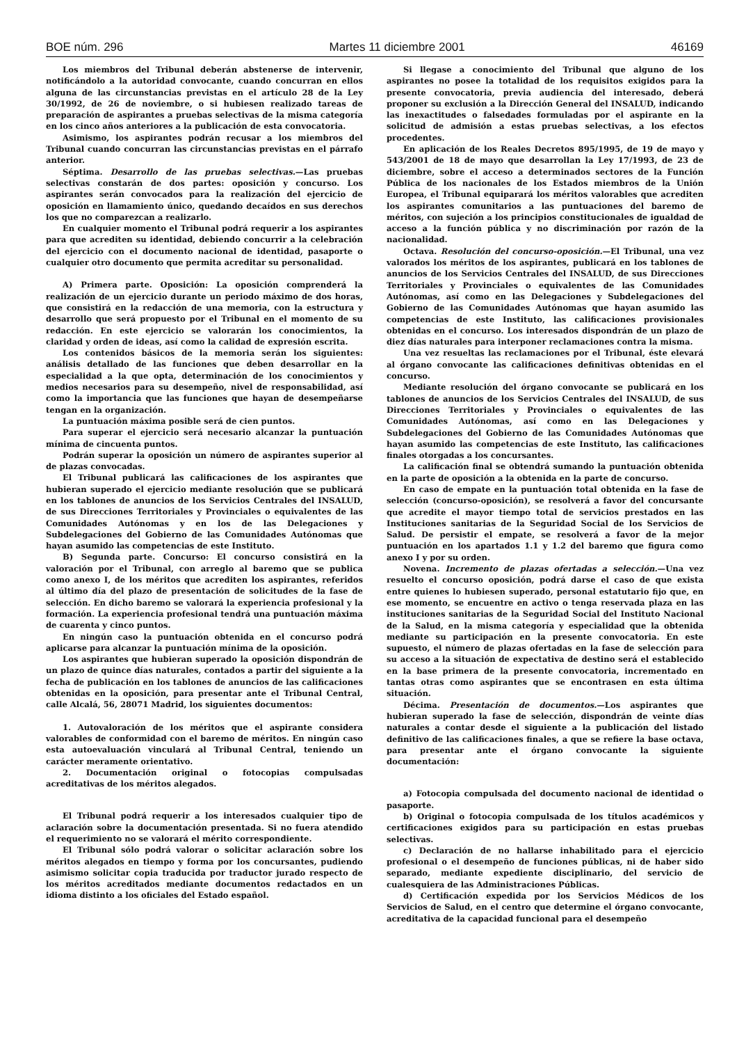BOE núm. 296 Martes 11 diciembre 2001 46169
Los miembros del Tribunal deberán abstenerse de intervenir, notificándolo a la autoridad convocante, cuando concurran en ellos alguna de las circunstancias previstas en el artículo 28 de la Ley 30/1992, de 26 de noviembre, o si hubiesen realizado tareas de preparación de aspirantes a pruebas selectivas de la misma categoría en los cinco años anteriores a la publicación de esta convocatoria.
Asimismo, los aspirantes podrán recusar a los miembros del Tribunal cuando concurran las circunstancias previstas en el párrafo anterior.
Séptima. Desarrollo de las pruebas selectivas.—Las pruebas selectivas constarán de dos partes: oposición y concurso. Los aspirantes serán convocados para la realización del ejercicio de oposición en llamamiento único, quedando decaídos en sus derechos los que no comparezcan a realizarlo.
En cualquier momento el Tribunal podrá requerir a los aspirantes para que acrediten su identidad, debiendo concurrir a la celebración del ejercicio con el documento nacional de identidad, pasaporte o cualquier otro documento que permita acreditar su personalidad.
A) Primera parte. Oposición: La oposición comprenderá la realización de un ejercicio durante un periodo máximo de dos horas, que consistirá en la redacción de una memoria, con la estructura y desarrollo que será propuesto por el Tribunal en el momento de su redacción. En este ejercicio se valorarán los conocimientos, la claridad y orden de ideas, así como la calidad de expresión escrita.
Los contenidos básicos de la memoria serán los siguientes: análisis detallado de las funciones que deben desarrollar en la especialidad a la que opta, determinación de los conocimientos y medios necesarios para su desempeño, nivel de responsabilidad, así como la importancia que las funciones que hayan de desempeñarse tengan en la organización.
La puntuación máxima posible será de cien puntos.
Para superar el ejercicio será necesario alcanzar la puntuación mínima de cincuenta puntos.
Podrán superar la oposición un número de aspirantes superior al de plazas convocadas.
El Tribunal publicará las calificaciones de los aspirantes que hubieran superado el ejercicio mediante resolución que se publicará en los tablones de anuncios de los Servicios Centrales del INSALUD, de sus Direcciones Territoriales y Provinciales o equivalentes de las Comunidades Autónomas y en los de las Delegaciones y Subdelegaciones del Gobierno de las Comunidades Autónomas que hayan asumido las competencias de este Instituto.
B) Segunda parte. Concurso: El concurso consistirá en la valoración por el Tribunal, con arreglo al baremo que se publica como anexo I, de los méritos que acrediten los aspirantes, referidos al último día del plazo de presentación de solicitudes de la fase de selección. En dicho baremo se valorará la experiencia profesional y la formación. La experiencia profesional tendrá una puntuación máxima de cuarenta y cinco puntos.
En ningún caso la puntuación obtenida en el concurso podrá aplicarse para alcanzar la puntuación mínima de la oposición.
Los aspirantes que hubieran superado la oposición dispondrán de un plazo de quince días naturales, contados a partir del siguiente a la fecha de publicación en los tablones de anuncios de las calificaciones obtenidas en la oposición, para presentar ante el Tribunal Central, calle Alcalá, 56, 28071 Madrid, los siguientes documentos:
1. Autovaloración de los méritos que el aspirante considera valorables de conformidad con el baremo de méritos. En ningún caso esta autoevaluación vinculará al Tribunal Central, teniendo un carácter meramente orientativo.
2. Documentación original o fotocopias compulsadas acreditativas de los méritos alegados.
El Tribunal podrá requerir a los interesados cualquier tipo de aclaración sobre la documentación presentada. Si no fuera atendido el requerimiento no se valorará el mérito correspondiente.
El Tribunal sólo podrá valorar o solicitar aclaración sobre los méritos alegados en tiempo y forma por los concursantes, pudiendo asimismo solicitar copia traducida por traductor jurado respecto de los méritos acreditados mediante documentos redactados en un idioma distinto a los oficiales del Estado español.
Si llegase a conocimiento del Tribunal que alguno de los aspirantes no posee la totalidad de los requisitos exigidos para la presente convocatoria, previa audiencia del interesado, deberá proponer su exclusión a la Dirección General del INSALUD, indicando las inexactitudes o falsedades formuladas por el aspirante en la solicitud de admisión a estas pruebas selectivas, a los efectos procedentes.
En aplicación de los Reales Decretos 895/1995, de 19 de mayo y 543/2001 de 18 de mayo que desarrollan la Ley 17/1993, de 23 de diciembre, sobre el acceso a determinados sectores de la Función Pública de los nacionales de los Estados miembros de la Unión Europea, el Tribunal equiparará los méritos valorables que acrediten los aspirantes comunitarios a las puntuaciones del baremo de méritos, con sujeción a los principios constitucionales de igualdad de acceso a la función pública y no discriminación por razón de la nacionalidad.
Octava. Resolución del concurso-oposición.—El Tribunal, una vez valorados los méritos de los aspirantes, publicará en los tablones de anuncios de los Servicios Centrales del INSALUD, de sus Direcciones Territoriales y Provinciales o equivalentes de las Comunidades Autónomas, así como en las Delegaciones y Subdelegaciones del Gobierno de las Comunidades Autónomas que hayan asumido las competencias de este Instituto, las calificaciones provisionales obtenidas en el concurso. Los interesados dispondrán de un plazo de diez días naturales para interponer reclamaciones contra la misma.
Una vez resueltas las reclamaciones por el Tribunal, éste elevará al órgano convocante las calificaciones definitivas obtenidas en el concurso.
Mediante resolución del órgano convocante se publicará en los tablones de anuncios de los Servicios Centrales del INSALUD, de sus Direcciones Territoriales y Provinciales o equivalentes de las Comunidades Autónomas, así como en las Delegaciones y Subdelegaciones del Gobierno de las Comunidades Autónomas que hayan asumido las competencias de este Instituto, las calificaciones finales otorgadas a los concursantes.
La calificación final se obtendrá sumando la puntuación obtenida en la parte de oposición a la obtenida en la parte de concurso.
En caso de empate en la puntuación total obtenida en la fase de selección (concurso-oposición), se resolverá a favor del concursante que acredite el mayor tiempo total de servicios prestados en las Instituciones sanitarias de la Seguridad Social de los Servicios de Salud. De persistir el empate, se resolverá a favor de la mejor puntuación en los apartados 1.1 y 1.2 del baremo que figura como anexo I y por su orden.
Novena. Incremento de plazas ofertadas a selección.—Una vez resuelto el concurso oposición, podrá darse el caso de que exista entre quienes lo hubiesen superado, personal estatutario fijo que, en ese momento, se encuentre en activo o tenga reservada plaza en las instituciones sanitarias de la Seguridad Social del Instituto Nacional de la Salud, en la misma categoría y especialidad que la obtenida mediante su participación en la presente convocatoria. En este supuesto, el número de plazas ofertadas en la fase de selección para su acceso a la situación de expectativa de destino será el establecido en la base primera de la presente convocatoria, incrementado en tantas otras como aspirantes que se encontrasen en esta última situación.
Décima. Presentación de documentos.—Los aspirantes que hubieran superado la fase de selección, dispondrán de veinte días naturales a contar desde el siguiente a la publicación del listado definitivo de las calificaciones finales, a que se refiere la base octava, para presentar ante el órgano convocante la siguiente documentación:
a) Fotocopia compulsada del documento nacional de identidad o pasaporte.
b) Original o fotocopia compulsada de los títulos académicos y certificaciones exigidos para su participación en estas pruebas selectivas.
c) Declaración de no hallarse inhabilitado para el ejercicio profesional o el desempeño de funciones públicas, ni de haber sido separado, mediante expediente disciplinario, del servicio de cualesquiera de las Administraciones Públicas.
d) Certificación expedida por los Servicios Médicos de los Servicios de Salud, en el centro que determine el órgano convocante, acreditativa de la capacidad funcional para el desempeño